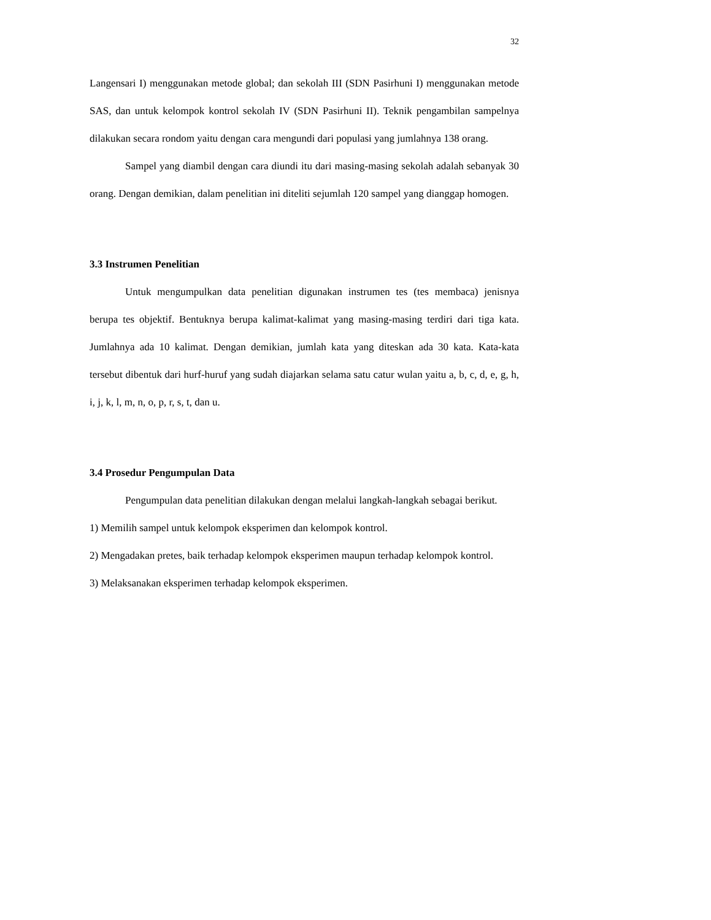32
Langensari I) menggunakan metode global; dan sekolah III (SDN Pasirhuni I) menggunakan metode SAS, dan untuk kelompok kontrol sekolah IV (SDN Pasirhuni II). Teknik pengambilan sampelnya dilakukan secara rondom yaitu dengan cara mengundi dari populasi yang jumlahnya 138 orang.
Sampel yang diambil dengan cara diundi itu dari masing-masing sekolah adalah sebanyak 30 orang. Dengan demikian, dalam penelitian ini diteliti sejumlah 120 sampel yang dianggap homogen.
3.3 Instrumen Penelitian
Untuk mengumpulkan data penelitian digunakan instrumen tes (tes membaca) jenisnya berupa tes objektif. Bentuknya berupa kalimat-kalimat yang masing-masing terdiri dari tiga kata. Jumlahnya ada 10 kalimat. Dengan demikian, jumlah kata yang diteskan ada 30 kata. Kata-kata tersebut dibentuk dari hurf-huruf yang sudah diajarkan selama satu catur wulan yaitu a, b, c, d, e, g, h, i, j, k, l, m, n, o, p, r, s, t, dan u.
3.4 Prosedur Pengumpulan Data
Pengumpulan data penelitian dilakukan dengan melalui langkah-langkah sebagai berikut.
1) Memilih sampel untuk kelompok eksperimen dan kelompok kontrol.
2) Mengadakan pretes, baik terhadap kelompok eksperimen maupun terhadap kelompok kontrol.
3) Melaksanakan eksperimen terhadap kelompok eksperimen.